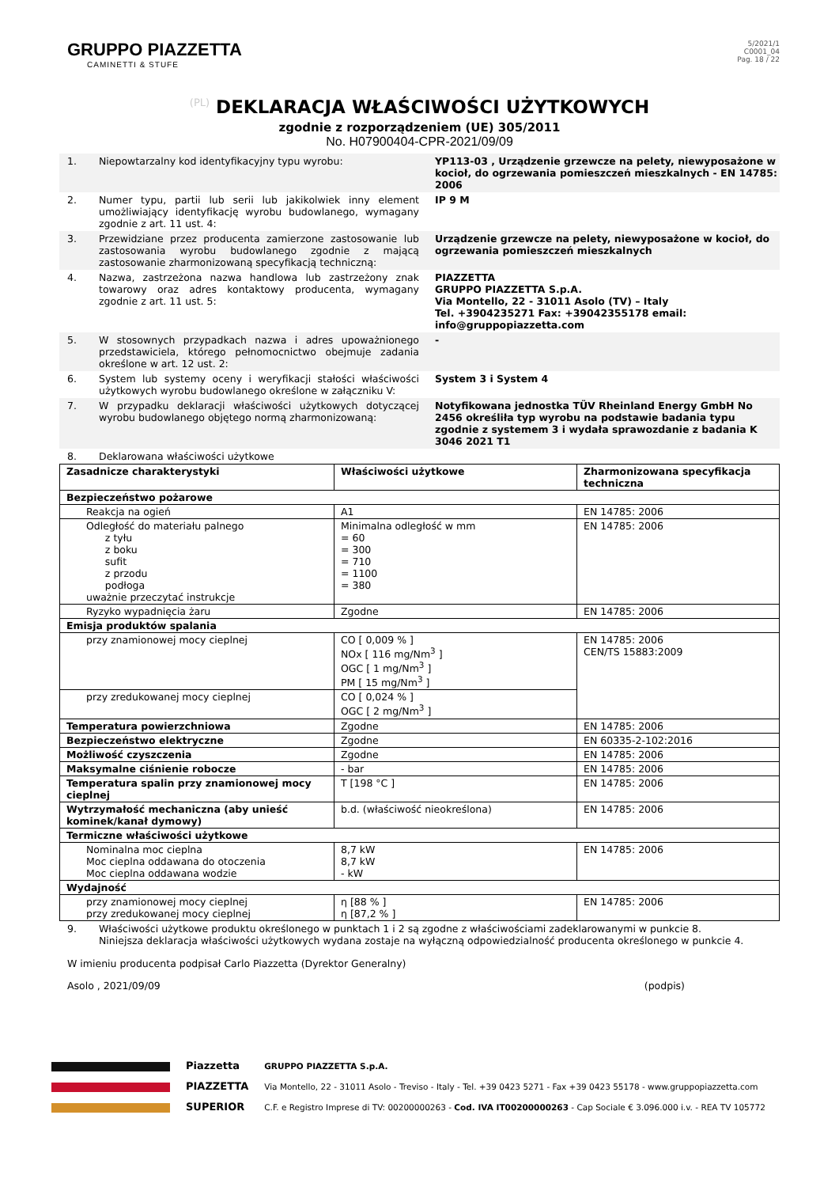GRUPPO PIAZZETTA
CAMINETTI & STUFE
5/2021/1
C0001_04
Pag. 18 / 22
(PL) DEKLARACJA WŁAŚCIWOŚCI UŻYTKOWYCH
zgodnie z rozporządzeniem (UE) 305/2011
No. H07900404-CPR-2021/09/09
1. Niepowtarzalny kod identyfikacyjny typu wyrobu: YP113-03 , Urządzenie grzewcze na pelety, niewyposażone w kocioł, do ogrzewania pomieszczeń mieszkalnych - EN 14785: 2006
2. Numer typu, partii lub serii lub jakikolwiek inny element umożliwiający identyfikację wyrobu budowlanego, wymagany zgodnie z art. 11 ust. 4:
IP 9 M
3. Przewidziane przez producenta zamierzone zastosowanie lub zastosowania wyrobu budowlanego zgodnie z mającą zastosowanie zharmonizowaną specyfikacją techniczną:
Urządzenie grzewcze na pelety, niewyposażone w kocioł, do ogrzewania pomieszczeń mieszkalnych
4. Nazwa, zastrzeżona nazwa handlowa lub zastrzeżony znak towarowy oraz adres kontaktowy producenta, wymagany zgodnie z art. 11 ust. 5:
PIAZZETTA
GRUPPO PIAZZETTA S.p.A.
Via Montello, 22 - 31011 Asolo (TV) – Italy
Tel. +3904235271 Fax: +39042355178 email: info@gruppopiazzetta.com
5. W stosownych przypadkach nazwa i adres upoważnionego przedstawiciela, którego pełnomocnictwo obejmuje zadania określone w art. 12 ust. 2:
-
6. System lub systemy oceny i weryfikacji stałości właściwości użytkowych wyrobu budowlanego określone w załączniku V:
System 3 i System 4
7. W przypadku deklaracji właściwości użytkowych dotyczącej wyrobu budowlanego objętego normą zharmonizowaną:
Notyfikowana jednostka TÜV Rheinland Energy GmbH No 2456 określiła typ wyrobu na podstawie badania typu zgodnie z systemem 3 i wydała sprawozdanie z badania K 3046 2021 T1
8. Deklarowana właściwości użytkowe
| Zasadnicze charakterystyki | Właściwości użytkowe | Zharmonizowana specyfikacja techniczna |
| --- | --- | --- |
| Bezpieczeństwo pożarowe | | |
| Reakcja na ogień | A1 | EN 14785: 2006 |
| Odległość do materiału palnego z tyłu z boku sufit z przodu podłoga uważnie przeczytać instrukcje | Minimalna odległość w mm = 60 = 300 = 710 = 1100 = 380 | EN 14785: 2006 |
| Ryzyko wypadnięcia żaru | Zgodne | EN 14785: 2006 |
| Emisja produktów spalania | | |
| przy znamionowej mocy cieplnej | CO [ 0,009 % ] NOx [ 116 mg/Nm<sup>3</sup> ] OGC [ 1 mg/Nm<sup>3</sup> ] PM [ 15 mg/Nm<sup>3</sup> ] | EN 14785: 2006 CEN/TS 15883:2009 |
| przy zredukowanej mocy cieplnej | CO [ 0,024 % ] OGC [ 2 mg/Nm<sup>3</sup> ] | |
| Temperatura powierzchniowa | Zgodne | EN 14785: 2006 |
| Bezpieczeństwo elektryczne | Zgodne | EN 60335-2-102:2016 |
| Możliwość czyszczenia | Zgodne | EN 14785: 2006 |
| Maksymalne ciśnienie robocze | - bar | EN 14785: 2006 |
| Temperatura spalin przy znamionowej mocy cieplnej | T [198 °C ] | EN 14785: 2006 |
| Wytrzymałość mechaniczna (aby unieść kominek/kanał dymowy) | b.d. (właściwość nieokreślona) | EN 14785: 2006 |
| Termiczne właściwości użytkowe | | |
| Nominalna moc cieplna Moc cieplna oddawana do otoczenia Moc cieplna oddawana wodzie | 8,7 kW 8,7 kW - kW | EN 14785: 2006 |
| Wydajność | | |
| przy znamionowej mocy cieplnej przy zredukowanej mocy cieplnej | η [88 % ] η [87,2 % ] | EN 14785: 2006 |
9. Właściwości użytkowe produktu określonego w punktach 1 i 2 są zgodne z właściwościami zadeklarowanymi w punkcie 8.
Niniejsza deklaracja właściwości użytkowych wydana zostaje na wyłączną odpowiedzialność producenta określonego w punkcie 4.
W imieniu producenta podpisał Carlo Piazzetta (Dyrektor Generalny)
Asolo , 2021/09/09 (podpis)
Piazzetta
PIAZZETTA
SUPERIOR
GRUPPO PIAZZETTA S.p.A.
Via Montello, 22 - 31011 Asolo - Treviso - Italy - Tel. +39 0423 5271 - Fax +39 0423 55178 - www.gruppopiazzetta.com
C.F. e Registro Imprese di TV: 00200000263 - Cod. IVA IT00200000263 - Cap Sociale € 3.096.000 i.v. - REA TV 105772